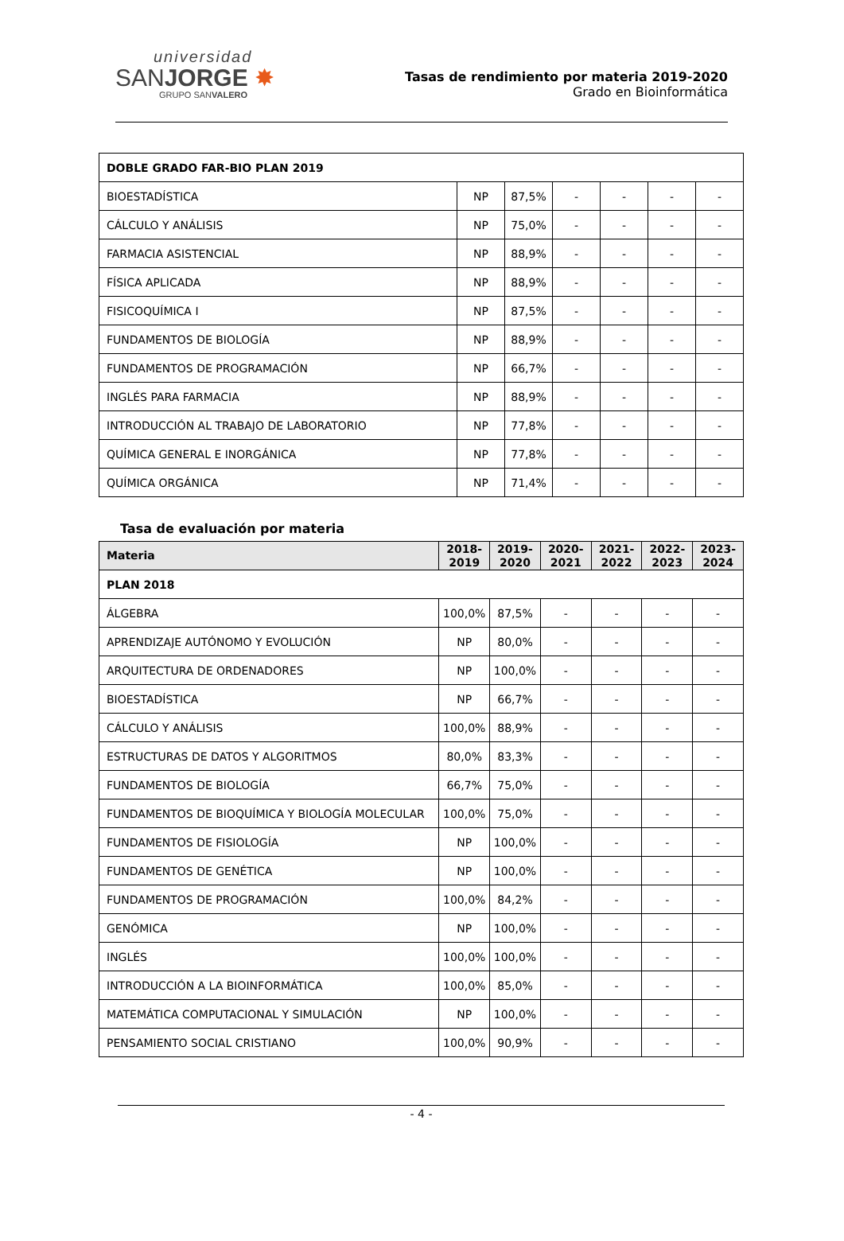universidad
SANJORGE ✸
GRUPO SANVALERO
Tasas de rendimiento por materia 2019-2020
Grado en Bioinformática
| DOBLE GRADO FAR-BIO PLAN 2019 | | | | | | |
| BIOESTADÍSTICA | NP | 87,5% | - | - | - | - |
| CÁLCULO Y ANÁLISIS | NP | 75,0% | - | - | - | - |
| FARMACIA ASISTENCIAL | NP | 88,9% | - | - | - | - |
| FÍSICA APLICADA | NP | 88,9% | - | - | - | - |
| FISICOQUÍMICA I | NP | 87,5% | - | - | - | - |
| FUNDAMENTOS DE BIOLOGÍA | NP | 88,9% | - | - | - | - |
| FUNDAMENTOS DE PROGRAMACIÓN | NP | 66,7% | - | - | - | - |
| INGLÉS PARA FARMACIA | NP | 88,9% | - | - | - | - |
| INTRODUCCIÓN AL TRABAJO DE LABORATORIO | NP | 77,8% | - | - | - | - |
| QUÍMICA GENERAL E INORGÁNICA | NP | 77,8% | - | - | - | - |
| QUÍMICA ORGÁNICA | NP | 71,4% | - | - | - | - |
Tasa de evaluación por materia
| Materia | 2018- 2019 | 2019- 2020 | 2020- 2021 | 2021- 2022 | 2022- 2023 | 2023- 2024 |
| --- | --- | --- | --- | --- | --- | --- |
| PLAN 2018 | | | | | | |
| ÁLGEBRA | 100,0% | 87,5% | - | - | - | - |
| APRENDIZAJE AUTÓNOMO Y EVOLUCIÓN | NP | 80,0% | - | - | - | - |
| ARQUITECTURA DE ORDENADORES | NP | 100,0% | - | - | - | - |
| BIOESTADÍSTICA | NP | 66,7% | - | - | - | - |
| CÁLCULO Y ANÁLISIS | 100,0% | 88,9% | - | - | - | - |
| ESTRUCTURAS DE DATOS Y ALGORITMOS | 80,0% | 83,3% | - | - | - | - |
| FUNDAMENTOS DE BIOLOGÍA | 66,7% | 75,0% | - | - | - | - |
| FUNDAMENTOS DE BIOQUÍMICA Y BIOLOGÍA MOLECULAR | 100,0% | 75,0% | - | - | - | - |
| FUNDAMENTOS DE FISIOLOGÍA | NP | 100,0% | - | - | - | - |
| FUNDAMENTOS DE GENÉTICA | NP | 100,0% | - | - | - | - |
| FUNDAMENTOS DE PROGRAMACIÓN | 100,0% | 84,2% | - | - | - | - |
| GENÓMICA | NP | 100,0% | - | - | - | - |
| INGLÉS | 100,0% | 100,0% | - | - | - | - |
| INTRODUCCIÓN A LA BIOINFORMÁTICA | 100,0% | 85,0% | - | - | - | - |
| MATEMÁTICA COMPUTACIONAL Y SIMULACIÓN | NP | 100,0% | - | - | - | - |
| PENSAMIENTO SOCIAL CRISTIANO | 100,0% | 90,9% | - | - | - | - |
- 4 -